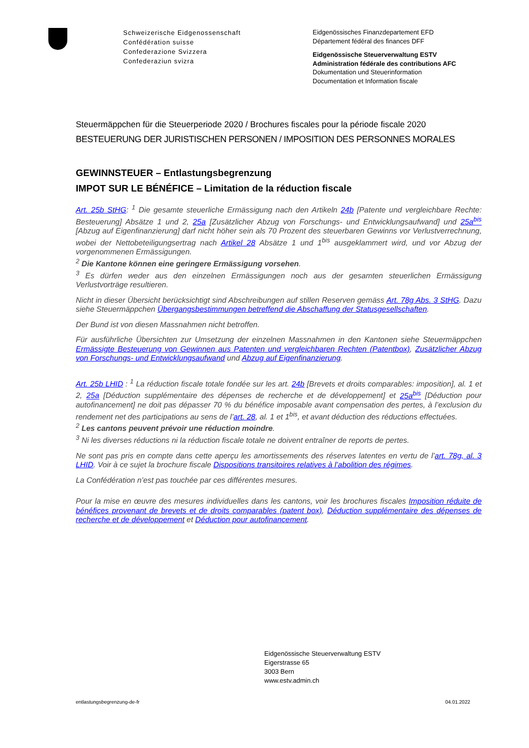Schweizerische Eidgenossenschaft
Confédération suisse
Confederazione Svizzera
Confederaziun svizra
Eidgenössisches Finanzdepartement EFD
Département fédéral des finances DFF
Eidgenössische Steuerverwaltung ESTV
Administration fédérale des contributions AFC
Dokumentation und Steuerinformation
Documentation et Information fiscale
Steuermäppchen für die Steuerperiode 2020 / Brochures fiscales pour la période fiscale 2020
BESTEUERUNG DER JURISTISCHEN PERSONEN / IMPOSITION DES PERSONNES MORALES
GEWINNSTEUER – Entlastungsbegrenzung
IMPOT SUR LE BÉNÉFICE – Limitation de la réduction fiscale
Art. 25b StHG: <sup>1</sup> Die gesamte steuerliche Ermässigung nach den Artikeln 24b [Patente und vergleichbare Rechte: Besteuerung] Absätze 1 und 2, 25a [Zusätzlicher Abzug von Forschungs- und Entwicklungsaufwand] und 25a<sup>bis</sup> [Abzug auf Eigenfinanzierung] darf nicht höher sein als 70 Prozent des steuerbaren Gewinns vor Verlustverrechnung, wobei der Nettobeteiligungsertrag nach Artikel 28 Absätze 1 und 1<sup>bis</sup> ausgeklammert wird, und vor Abzug der vorgenommenen Ermässigungen.
<sup>2</sup> Die Kantone können eine geringere Ermässigung vorsehen.
<sup>3</sup> Es dürfen weder aus den einzelnen Ermässigungen noch aus der gesamten steuerlichen Ermässigung Verlustvorträge resultieren.
Nicht in dieser Übersicht berücksichtigt sind Abschreibungen auf stillen Reserven gemäss Art. 78g Abs. 3 StHG. Dazu siehe Steuermäppchen Übergangsbestimmungen betreffend die Abschaffung der Statusgesellschaften.
Der Bund ist von diesen Massnahmen nicht betroffen.
Für ausführliche Übersichten zur Umsetzung der einzelnen Massnahmen in den Kantonen siehe Steuermäppchen Ermässigte Besteuerung von Gewinnen aus Patenten und vergleichbaren Rechten (Patentbox), Zusätzlicher Abzug von Forschungs- und Entwicklungsaufwand und Abzug auf Eigenfinanzierung.
Art. 25b LHID : <sup>1</sup> La réduction fiscale totale fondée sur les art. 24b [Brevets et droits comparables: imposition], al. 1 et 2, 25a [Déduction supplémentaire des dépenses de recherche et de développement] et 25a<sup>bis</sup> [Déduction pour autofinancement] ne doit pas dépasser 70 % du bénéfice imposable avant compensation des pertes, à l’exclusion du rendement net des participations au sens de l’art. 28, al. 1 et 1<sup>bis</sup>, et avant déduction des réductions effectuées.
<sup>2</sup> Les cantons peuvent prévoir une réduction moindre.
<sup>3</sup> Ni les diverses réductions ni la réduction fiscale totale ne doivent entraîner de reports de pertes.
Ne sont pas pris en compte dans cette aperçu les amortissements des réserves latentes en vertu de l’art. 78g, al. 3 LHID. Voir à ce sujet la brochure fiscale Dispositions transitoires relatives à l’abolition des régimes.
La Confédération n’est pas touchée par ces différentes mesures.
Pour la mise en œuvre des mesures individuelles dans les cantons, voir les brochures fiscales Imposition réduite de bénéfices provenant de brevets et de droits comparables (patent box), Déduction supplémentaire des dépenses de recherche et de développement et Déduction pour autofinancement.
Eidgenössische Steuerverwaltung ESTV
Eigerstrasse 65
3003 Bern
www.estv.admin.ch
entlastungsbegrenzung-de-fr 04.01.2022